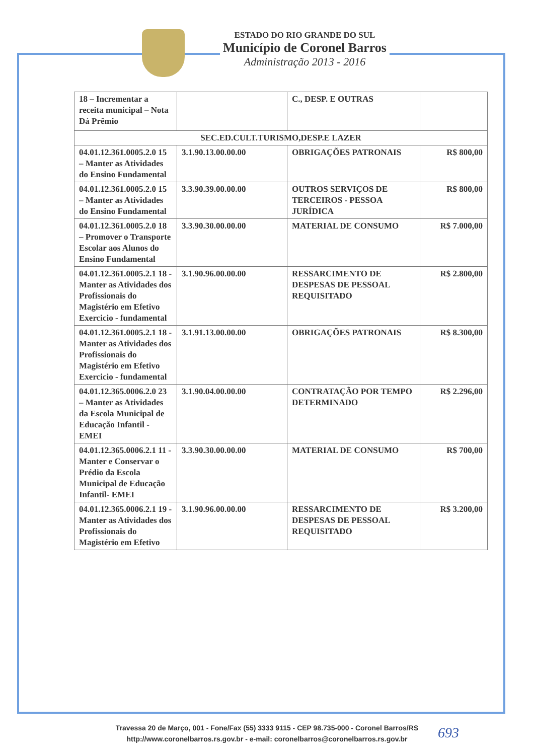ESTADO DO RIO GRANDE DO SUL
Município de Coronel Barros
Administração 2013 - 2016
| 18 – Incrementar a receita municipal – Nota Dá Prêmio | | C., DESP. E OUTRAS | |
| SEC.ED.CULT.TURISMO,DESP.E LAZER | | | |
| 04.01.12.361.0005.2.0 15 – Manter as Atividades do Ensino Fundamental | 3.1.90.13.00.00.00 | OBRIGAÇÕES PATRONAIS | R$ 800,00 |
| 04.01.12.361.0005.2.0 15 – Manter as Atividades do Ensino Fundamental | 3.3.90.39.00.00.00 | OUTROS SERVIÇOS DE TERCEIROS - PESSOA JURÍDICA | R$ 800,00 |
| 04.01.12.361.0005.2.0 18 – Promover o Transporte Escolar aos Alunos do Ensino Fundamental | 3.3.90.30.00.00.00 | MATERIAL DE CONSUMO | R$ 7.000,00 |
| 04.01.12.361.0005.2.1 18 - Manter as Atividades dos Profissionais do Magistério em Efetivo Exercicio - fundamental | 3.1.90.96.00.00.00 | RESSARCIMENTO DE DESPESAS DE PESSOAL REQUISITADO | R$ 2.800,00 |
| 04.01.12.361.0005.2.1 18 - Manter as Atividades dos Profissionais do Magistério em Efetivo Exercicio - fundamental | 3.1.91.13.00.00.00 | OBRIGAÇÕES PATRONAIS | R$ 8.300,00 |
| 04.01.12.365.0006.2.0 23 – Manter as Atividades da Escola Municipal de Educação Infantil - EMEI | 3.1.90.04.00.00.00 | CONTRATAÇÃO POR TEMPO DETERMINADO | R$ 2.296,00 |
| 04.01.12.365.0006.2.1 11 - Manter e Conservar o Prédio da Escola Municipal de Educação Infantil- EMEI | 3.3.90.30.00.00.00 | MATERIAL DE CONSUMO | R$ 700,00 |
| 04.01.12.365.0006.2.1 19 - Manter as Atividades dos Profissionais do Magistério em Efetivo | 3.1.90.96.00.00.00 | RESSARCIMENTO DE DESPESAS DE PESSOAL REQUISITADO | R$ 3.200,00 |
Travessa 20 de Março, 001 - Fone/Fax (55) 3333 9115 - CEP 98.735-000 - Coronel Barros/RS
http://www.coronelbarros.rs.gov.br - e-mail: coronelbarros@coronelbarros.rs.gov.br
693